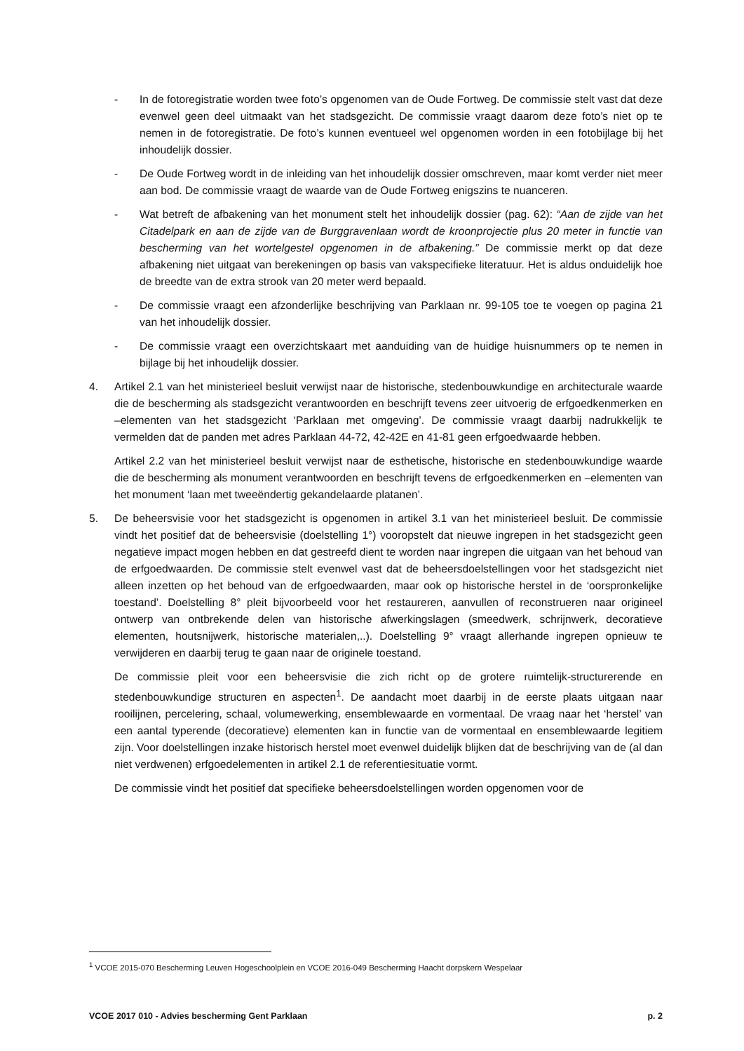- In de fotoregistratie worden twee foto’s opgenomen van de Oude Fortweg. De commissie stelt vast dat deze evenwel geen deel uitmaakt van het stadsgezicht. De commissie vraagt daarom deze foto’s niet op te nemen in de fotoregistratie. De foto’s kunnen eventueel wel opgenomen worden in een fotobijlage bij het inhoudelijk dossier.
- De Oude Fortweg wordt in de inleiding van het inhoudelijk dossier omschreven, maar komt verder niet meer aan bod. De commissie vraagt de waarde van de Oude Fortweg enigszins te nuanceren.
- Wat betreft de afbakening van het monument stelt het inhoudelijk dossier (pag. 62): “Aan de zijde van het Citadelpark en aan de zijde van de Burggravenlaan wordt de kroonprojectie plus 20 meter in functie van bescherming van het wortelgestel opgenomen in de afbakening.” De commissie merkt op dat deze afbakening niet uitgaat van berekeningen op basis van vakspecifieke literatuur. Het is aldus onduidelijk hoe de breedte van de extra strook van 20 meter werd bepaald.
- De commissie vraagt een afzonderlijke beschrijving van Parklaan nr. 99-105 toe te voegen op pagina 21 van het inhoudelijk dossier.
- De commissie vraagt een overzichtskaart met aanduiding van de huidige huisnummers op te nemen in bijlage bij het inhoudelijk dossier.
4. Artikel 2.1 van het ministerieel besluit verwijst naar de historische, stedenbouwkundige en architecturale waarde die de bescherming als stadsgezicht verantwoorden en beschrijft tevens zeer uitvoerig de erfgoedkenmerken en –elementen van het stadsgezicht ‘Parklaan met omgeving’. De commissie vraagt daarbij nadrukkelijk te vermelden dat de panden met adres Parklaan 44-72, 42-42E en 41-81 geen erfgoedwaarde hebben.
Artikel 2.2 van het ministerieel besluit verwijst naar de esthetische, historische en stedenbouwkundige waarde die de bescherming als monument verantwoorden en beschrijft tevens de erfgoedkenmerken en –elementen van het monument ‘laan met tweeëndertig gekandelaarde platanen’.
5. De beheersvisie voor het stadsgezicht is opgenomen in artikel 3.1 van het ministerieel besluit. De commissie vindt het positief dat de beheersvisie (doelstelling 1°) vooropstelt dat nieuwe ingrepen in het stadsgezicht geen negatieve impact mogen hebben en dat gestreefd dient te worden naar ingrepen die uitgaan van het behoud van de erfgoedwaarden. De commissie stelt evenwel vast dat de beheersdoelstellingen voor het stadsgezicht niet alleen inzetten op het behoud van de erfgoedwaarden, maar ook op historische herstel in de ‘oorspronkelijke toestand’. Doelstelling 8° pleit bijvoorbeeld voor het restaureren, aanvullen of reconstrueren naar origineel ontwerp van ontbrekende delen van historische afwerkingslagen (smeedwerk, schrijnwerk, decoratieve elementen, houtsnijwerk, historische materialen,..). Doelstelling 9° vraagt allerhande ingrepen opnieuw te verwijderen en daarbij terug te gaan naar de originele toestand.
De commissie pleit voor een beheersvisie die zich richt op de grotere ruimtelijk-structurerende en stedenbouwkundige structuren en aspecten<sup>1</sup>. De aandacht moet daarbij in de eerste plaats uitgaan naar rooilijnen, percelering, schaal, volumewerking, ensemblewaarde en vormentaal. De vraag naar het ‘herstel’ van een aantal typerende (decoratieve) elementen kan in functie van de vormentaal en ensemblewaarde legitiem zijn. Voor doelstellingen inzake historisch herstel moet evenwel duidelijk blijken dat de beschrijving van de (al dan niet verdwenen) erfgoedelementen in artikel 2.1 de referentiesituatie vormt.
De commissie vindt het positief dat specifieke beheersdoelstellingen worden opgenomen voor de
<sup>1</sup> VCOE 2015-070 Bescherming Leuven Hogeschoolplein en VCOE 2016-049 Bescherming Haacht dorpskern Wespelaar
VCOE 2017 010 - Advies bescherming Gent Parklaan p. 2